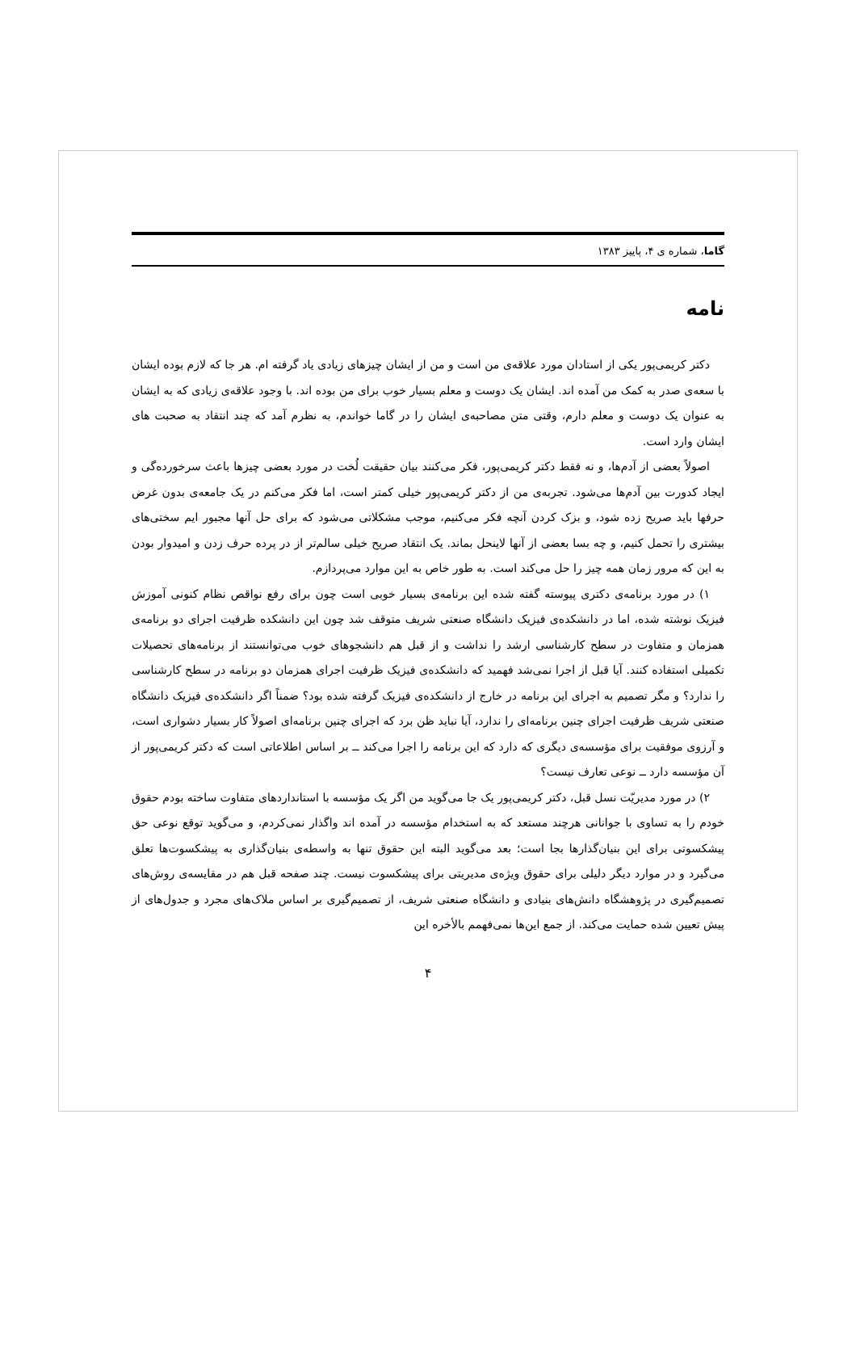گاما، شماره ی ۴، پاییز ۱۳۸۳
نامه
دکتر کریمی‌پور یکی از استادان مورد علاقه‌ی من است و من از ایشان چیزهای زیادی یاد گرفته ام. هر جا که لازم بوده ایشان با سعه‌ی صدر به کمک من آمده اند. ایشان یک دوست و معلم بسیار خوب برای من بوده اند. با وجود علاقه‌ی زیادی که به ایشان به عنوان یک دوست و معلم دارم، وقتی متن مصاحبه‌ی ایشان را در گاما خواندم، به نظرم آمد که چند انتقاد به صحبت های ایشان وارد است.
اصولاً بعضی از آدم‌ها، و نه فقط دکتر کریمی‌پور، فکر می‌کنند بیان حقیقت لُخت در مورد بعضی چیزها باعث سرخورده‌گی و ایجاد کدورت بین آدم‌ها می‌شود. تجربه‌ی من از دکتر کریمی‌پور خیلی کمتر است، اما فکر می‌کنم در یک جامعه‌ی بدون غرض حرفها باید صریح زده شود، و بزک کردن آنچه فکر می‌کنیم، موجب مشکلاتی می‌شود که برای حل آنها مجبور ایم سختی‌های بیشتری را تحمل کنیم، و چه بسا بعضی از آنها لاینحل بماند. یک انتقاد صریح خیلی سالم‌تر از در پرده حرف زدن و امیدوار بودن به این که مرور زمان همه چیز را حل می‌کند است. به طور خاص به این موارد می‌پردازم.
۱) در مورد برنامه‌ی دکتری پیوسته گفته شده این برنامه‌ی بسیار خوبی است چون برای رفع نواقص نظام کنونی آموزش فیزیک نوشته شده، اما در دانشکده‌ی فیزیک دانشگاه صنعتی شریف متوقف شد چون این دانشکده ظرفیت اجرای دو برنامه‌ی همزمان و متفاوت در سطح کارشناسی ارشد را نداشت و از قبل هم دانشجوهای خوب می‌توانستند از برنامه‌های تحصیلات تکمیلی استفاده کنند. آیا قبل از اجرا نمی‌شد فهمید که دانشکده‌ی فیزیک ظرفیت اجرای همزمان دو برنامه در سطح کارشناسی را ندارد؟ و مگر تصمیم به اجرای این برنامه در خارج از دانشکده‌ی فیزیک گرفته شده بود؟ ضمناً اگر دانشکده‌ی فیزیک دانشگاه صنعتی شریف ظرفیت اجرای چنین برنامه‌ای را ندارد، آیا نباید ظن برد که اجرای چنین برنامه‌ای اصولاً کار بسیار دشواری است، و آرزوی موفقیت برای مؤسسه‌ی دیگری که دارد که این برنامه را اجرا می‌کند ــ بر اساس اطلاعاتی است که دکتر کریمی‌پور از آن مؤسسه دارد ــ نوعی تعارف نیست؟
۲) در مورد مدیریّت نسل قبل، دکتر کریمی‌پور یک جا می‌گوید من اگر یک مؤسسه با استانداردهای متفاوت ساخته بودم حقوق خودم را به تساوی با جوانانی هرچند مستعد که به استخدام مؤسسه در آمده اند واگذار نمی‌کردم، و می‌گوید توقع نوعی حق پیشکسوتی برای این بنیان‌گذارها بجا است؛ بعد می‌گوید البته این حقوق تنها به واسطه‌ی بنیان‌گذاری به پیشکسوت‌ها تعلق می‌گیرد و در موارد دیگر دلیلی برای حقوق ویژه‌ی مدیریتی برای پیشکسوت نیست. چند صفحه قبل هم در مقایسه‌ی روش‌های تصمیم‌گیری در پژوهشگاه دانش‌های بنیادی و دانشگاه صنعتی شریف، از تصمیم‌گیری بر اساس ملاک‌های مجرد و جدول‌های از پیش تعیین شده حمایت می‌کند. از جمع این‌ها نمی‌فهمم بالأخره این
۴